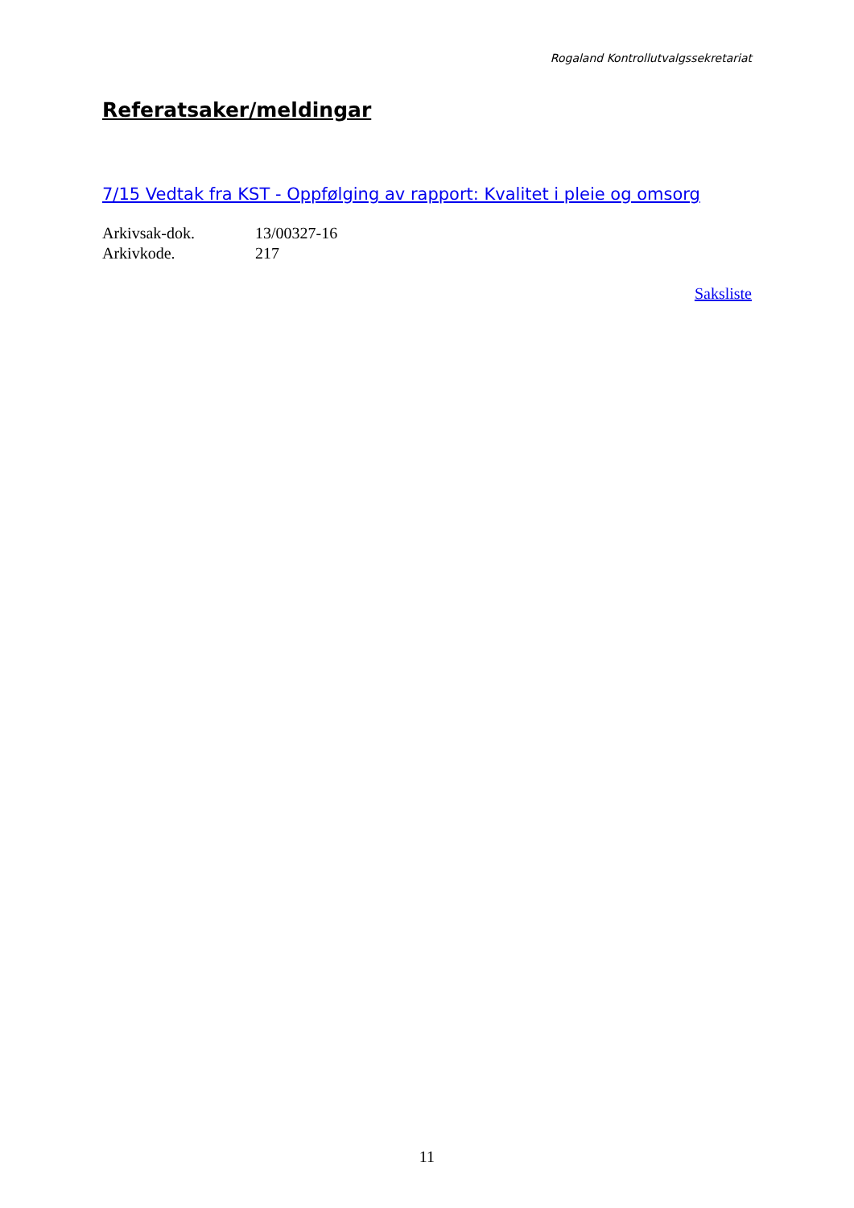Rogaland Kontrollutvalgssekretariat
Referatsaker/meldingar
7/15 Vedtak fra KST - Oppfølging av rapport: Kvalitet i pleie og omsorg
| Arkivsak-dok. | 13/00327-16 |
| Arkivkode. | 217 |
Saksliste
11